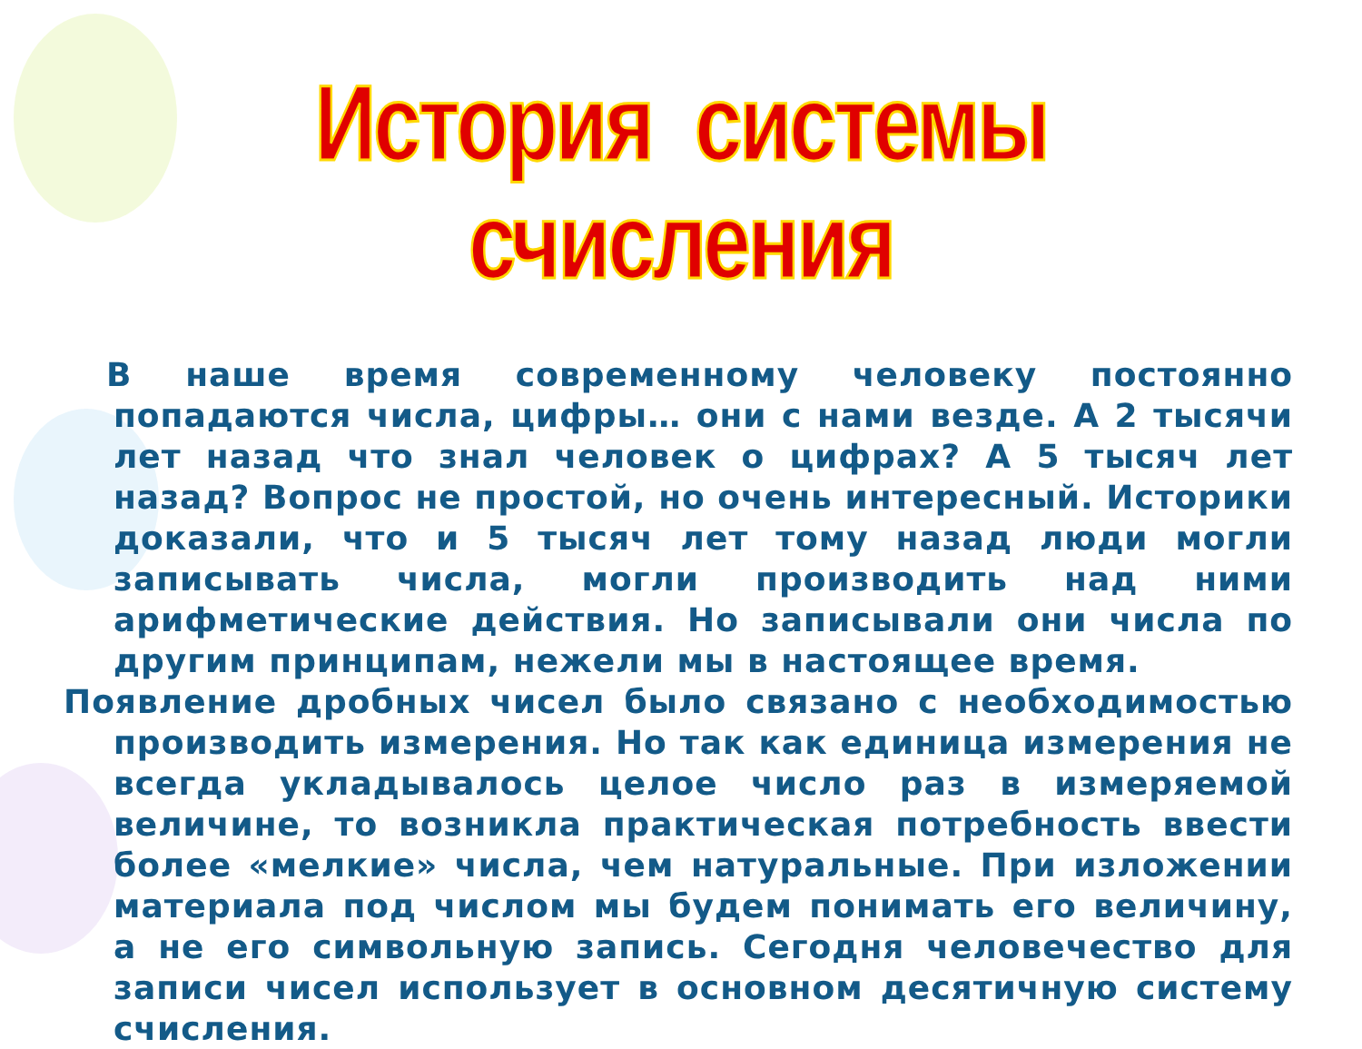История системы счисления
В наше время современному человеку постоянно попадаются числа, цифры… они с нами везде. А 2 тысячи лет назад что знал человек о цифрах? А 5 тысяч лет назад? Вопрос не простой, но очень интересный. Историки доказали, что и 5 тысяч лет тому назад люди могли записывать числа, могли производить над ними арифметические действия. Но записывали они числа по другим принципам, нежели мы в настоящее время.
Появление дробных чисел было связано с необходимостью производить измерения. Но так как единица измерения не всегда укладывалось целое число раз в измеряемой величине, то возникла практическая потребность ввести более «мелкие» числа, чем натуральные. При изложении материала под числом мы будем понимать его величину, а не его символьную запись. Сегодня человечество для записи чисел использует в основном десятичную систему счисления.